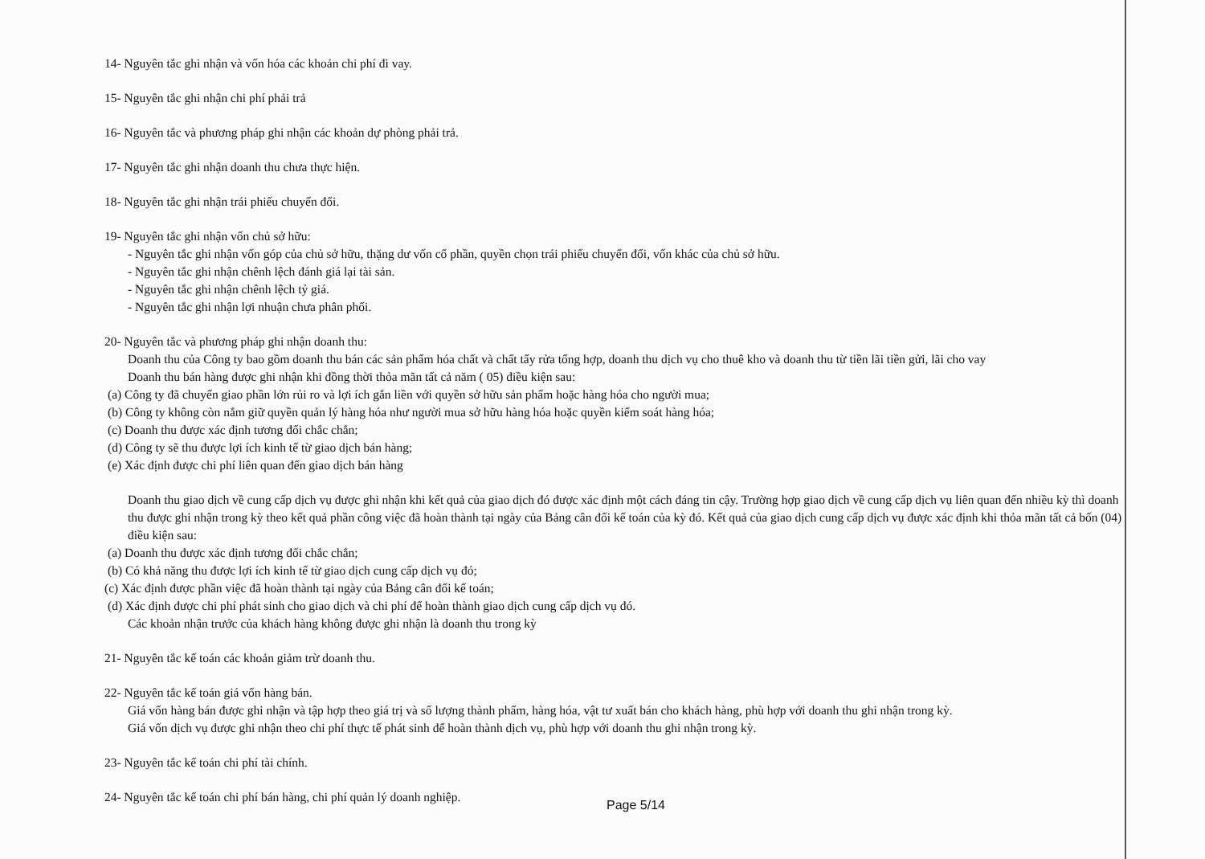14- Nguyên tắc ghi nhận và vốn hóa các khoản chi phí đi vay.
15- Nguyên tắc ghi nhận chi phí phải trả
16- Nguyên tắc và phương pháp ghi nhận các khoản dự phòng phải trả.
17- Nguyên tắc ghi nhận doanh thu chưa thực hiện.
18- Nguyên tắc ghi nhận trái phiếu chuyển đổi.
19- Nguyên tắc ghi nhận vốn chủ sở hữu:
- Nguyên tắc ghi nhận vốn góp của chủ sở hữu, thặng dư vốn cổ phần, quyền chọn trái phiếu chuyển đổi, vốn khác của chủ sở hữu.
- Nguyên tắc ghi nhận chênh lệch đánh giá lại tài sản.
- Nguyên tắc ghi nhận chênh lệch tỷ giá.
- Nguyên tắc ghi nhận lợi nhuận chưa phân phối.
20- Nguyên tắc và phương pháp ghi nhận doanh thu:
Doanh thu của Công ty bao gồm doanh thu bán các sản phẩm hóa chất và chất tẩy rửa tổng hợp, doanh thu dịch vụ cho thuê kho và doanh thu từ tiền lãi tiền gửi, lãi cho vay
Doanh thu bán hàng được ghi nhận khi đồng thời thỏa mãn tất cả năm ( 05) điều kiện sau:
(a) Công ty đã chuyển giao phần lớn rủi ro và lợi ích gắn liền với quyền sở hữu sản phẩm hoặc hàng hóa cho người mua;
(b) Công ty không còn nắm giữ quyền quản lý hàng hóa như người mua sở hữu hàng hóa hoặc quyền kiểm soát hàng hóa;
(c) Doanh thu được xác định tương đối chắc chắn;
(d) Công ty sẽ thu được lợi ích kinh tế từ giao dịch bán hàng;
(e) Xác định được chi phí liên quan đến giao dịch bán hàng
Doanh thu giao dịch về cung cấp dịch vụ được ghi nhận khi kết quả của giao dịch đó được xác định một cách đáng tin cậy. Trường hợp giao dịch về cung cấp dịch vụ liên quan đến nhiều kỳ thì doanh thu được ghi nhận trong kỳ theo kết quả phần công việc đã hoàn thành tại ngày của Bảng cân đối kế toán của kỳ đó. Kết quả của giao dịch cung cấp dịch vụ được xác định khi thỏa mãn tất cả bốn (04) điều kiện sau:
(a) Doanh thu được xác định tương đối chắc chắn;
(b) Có khả năng thu được lợi ích kinh tế từ giao dịch cung cấp dịch vụ đó;
(c) Xác định được phần việc đã hoàn thành tại ngày của Bảng cân đối kế toán;
(d) Xác định được chi phí phát sinh cho giao dịch và chi phí để hoàn thành giao dịch cung cấp dịch vụ đó.
Các khoản nhận trước của khách hàng không được ghi nhận là doanh thu trong kỳ
21- Nguyên tắc kế toán các khoản giảm trừ doanh thu.
22- Nguyên tắc kế toán giá vốn hàng bán.
Giá vốn hàng bán được ghi nhận và tập hợp theo giá trị và số lượng thành phẩm, hàng hóa, vật tư xuất bán cho khách hàng, phù hợp với doanh thu ghi nhận trong kỳ.
Giá vốn dịch vụ được ghi nhận theo chi phí thực tế phát sinh để hoàn thành dịch vụ, phù hợp với doanh thu ghi nhận trong kỳ.
23- Nguyên tắc kế toán chi phí tài chính.
24- Nguyên tắc kế toán chi phí bán hàng, chi phí quản lý doanh nghiệp.
Page 5/14